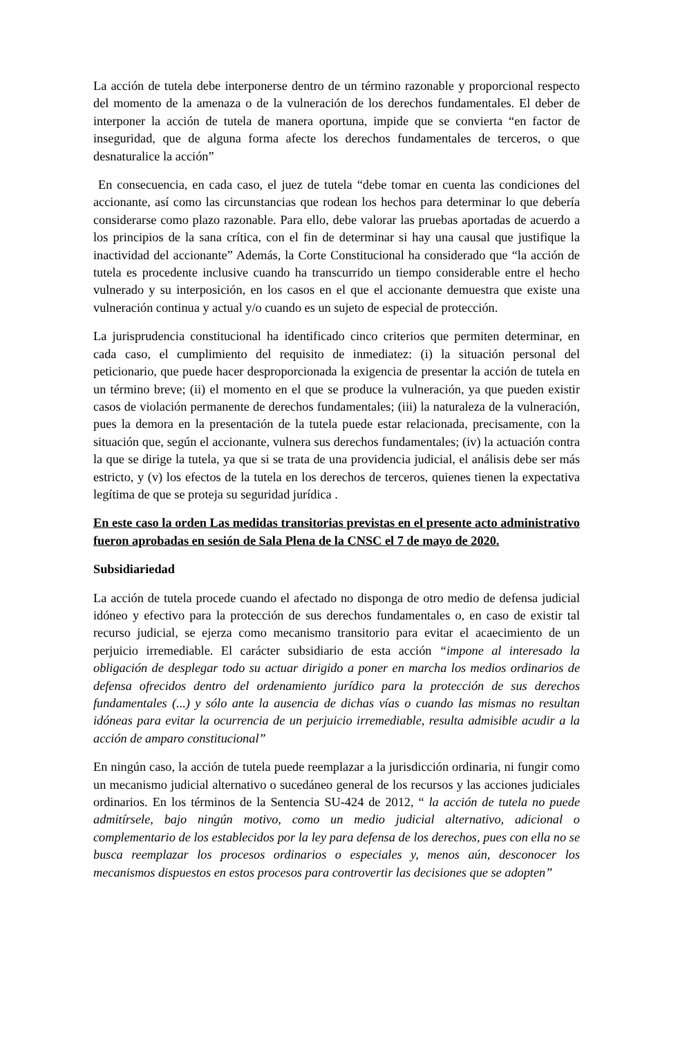La acción de tutela debe interponerse dentro de un término razonable y proporcional respecto del momento de la amenaza o de la vulneración de los derechos fundamentales. El deber de interponer la acción de tutela de manera oportuna, impide que se convierta “en factor de inseguridad, que de alguna forma afecte los derechos fundamentales de terceros, o que desnaturalice la acción”
En consecuencia, en cada caso, el juez de tutela “debe tomar en cuenta las condiciones del accionante, así como las circunstancias que rodean los hechos para determinar lo que debería considerarse como plazo razonable. Para ello, debe valorar las pruebas aportadas de acuerdo a los principios de la sana crítica, con el fin de determinar si hay una causal que justifique la inactividad del accionante” Además, la Corte Constitucional ha considerado que “la acción de tutela es procedente inclusive cuando ha transcurrido un tiempo considerable entre el hecho vulnerado y su interposición, en los casos en el que el accionante demuestra que existe una vulneración continua y actual y/o cuando es un sujeto de especial de protección.
La jurisprudencia constitucional ha identificado cinco criterios que permiten determinar, en cada caso, el cumplimiento del requisito de inmediatez: (i) la situación personal del peticionario, que puede hacer desproporcionada la exigencia de presentar la acción de tutela en un término breve; (ii) el momento en el que se produce la vulneración, ya que pueden existir casos de violación permanente de derechos fundamentales; (iii) la naturaleza de la vulneración, pues la demora en la presentación de la tutela puede estar relacionada, precisamente, con la situación que, según el accionante, vulnera sus derechos fundamentales; (iv) la actuación contra la que se dirige la tutela, ya que si se trata de una providencia judicial, el análisis debe ser más estricto, y (v) los efectos de la tutela en los derechos de terceros, quienes tienen la expectativa legítima de que se proteja su seguridad jurídica .
En este caso la orden Las medidas transitorias previstas en el presente acto administrativo fueron aprobadas en sesión de Sala Plena de la CNSC el 7 de mayo de 2020.
Subsidiariedad
La acción de tutela procede cuando el afectado no disponga de otro medio de defensa judicial idóneo y efectivo para la protección de sus derechos fundamentales o, en caso de existir tal recurso judicial, se ejerza como mecanismo transitorio para evitar el acaecimiento de un perjuicio irremediable. El carácter subsidiario de esta acción “impone al interesado la obligación de desplegar todo su actuar dirigido a poner en marcha los medios ordinarios de defensa ofrecidos dentro del ordenamiento jurídico para la protección de sus derechos fundamentales (...) y sólo ante la ausencia de dichas vías o cuando las mismas no resultan idóneas para evitar la ocurrencia de un perjuicio irremediable, resulta admisible acudir a la acción de amparo constitucional”
En ningún caso, la acción de tutela puede reemplazar a la jurisdicción ordinaria, ni fungir como un mecanismo judicial alternativo o sucedáneo general de los recursos y las acciones judiciales ordinarios. En los términos de la Sentencia SU-424 de 2012, “ la acción de tutela no puede admitírsele, bajo ningún motivo, como un medio judicial alternativo, adicional o complementario de los establecidos por la ley para defensa de los derechos, pues con ella no se busca reemplazar los procesos ordinarios o especiales y, menos aún, desconocer los mecanismos dispuestos en estos procesos para controvertir las decisiones que se adopten”